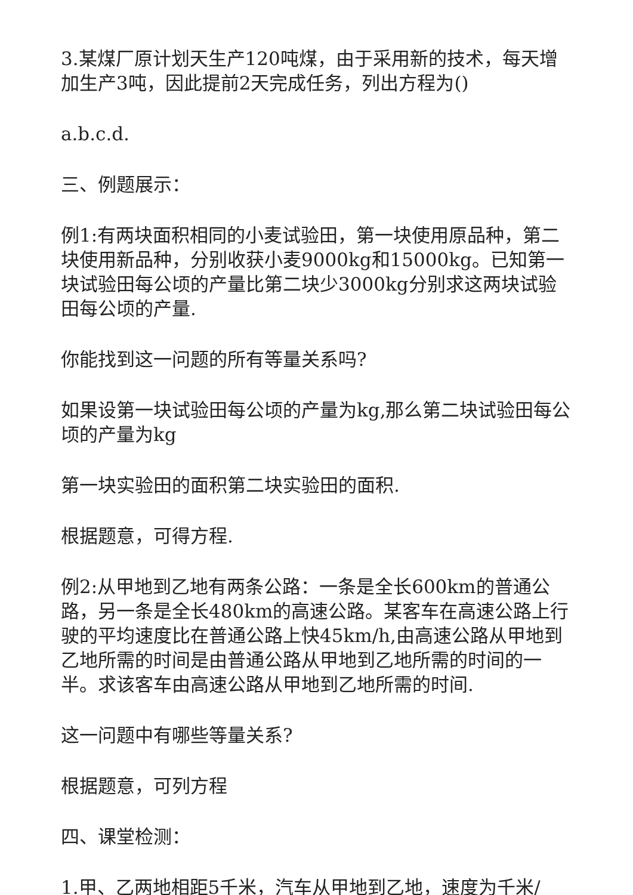3.某煤厂原计划天生产120吨煤，由于采用新的技术，每天增加生产3吨，因此提前2天完成任务，列出方程为()
a.b.c.d.
三、例题展示：
例1:有两块面积相同的小麦试验田，第一块使用原品种，第二块使用新品种，分别收获小麦9000kg和15000kg。已知第一块试验田每公顷的产量比第二块少3000kg分别求这两块试验田每公顷的产量.
你能找到这一问题的所有等量关系吗?
如果设第一块试验田每公顷的产量为kg,那么第二块试验田每公顷的产量为kg
第一块实验田的面积第二块实验田的面积.
根据题意，可得方程.
例2:从甲地到乙地有两条公路：一条是全长600km的普通公路，另一条是全长480km的高速公路。某客车在高速公路上行驶的平均速度比在普通公路上快45km/h,由高速公路从甲地到乙地所需的时间是由普通公路从甲地到乙地所需的时间的一半。求该客车由高速公路从甲地到乙地所需的时间.
这一问题中有哪些等量关系?
根据题意，可列方程
四、课堂检测：
1.甲、乙两地相距5千米，汽车从甲地到乙地，速度为千米/